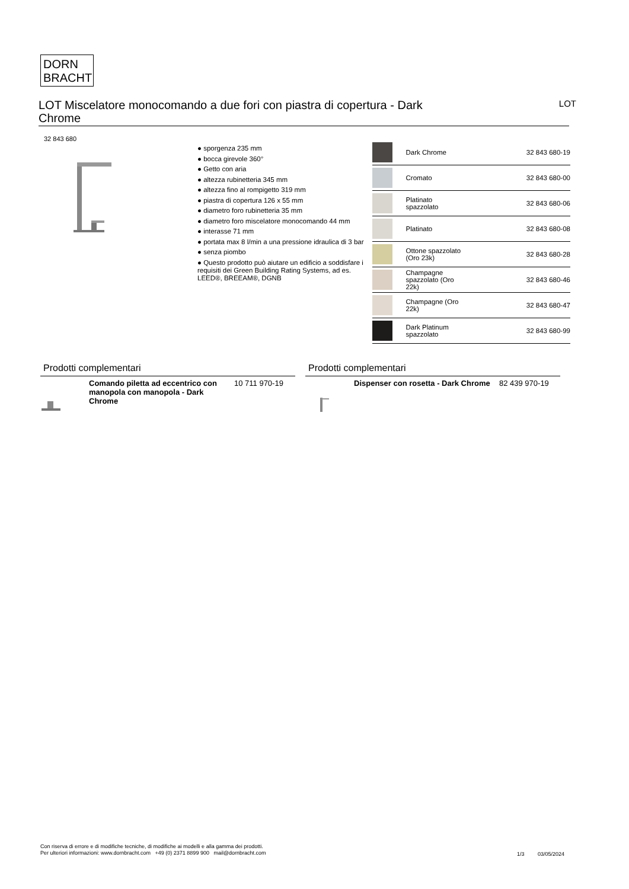DORN
BRACHT
LOT Miscelatore monocomando a due fori con piastra di copertura - Dark Chrome
LOT
32 843 680
● sporgenza 235 mm
● bocca girevole 360°
● Getto con aria
● altezza rubinetteria 345 mm
● altezza fino al rompigetto 319 mm
● piastra di copertura 126 x 55 mm
● diametro foro rubinetteria 35 mm
● diametro foro miscelatore monocomando 44 mm
● interasse 71 mm
● portata max 8 l/min a una pressione idraulica di 3 bar
● senza piombo
● Questo prodotto può aiutare un edificio a soddisfare i requisiti dei Green Building Rating Systems, ad es. LEED®, BREEAM®, DGNB
| | Dark Chrome | 32 843 680-19 |
| | Cromato | 32 843 680-00 |
| | Platinato spazzolato | 32 843 680-06 |
| | Platinato | 32 843 680-08 |
| | Ottone spazzolato (Oro 23k) | 32 843 680-28 |
| | Champagne spazzolato (Oro 22k) | 32 843 680-46 |
| | Champagne (Oro 22k) | 32 843 680-47 |
| | Dark Platinum spazzolato | 32 843 680-99 |
Prodotti complementari
Comando piletta ad eccentrico con manopola con manopola - Dark Chrome
10 711 970-19
Prodotti complementari
Dispenser con rosetta - Dark Chrome
82 439 970-19
Con riserva di errore e di modifiche tecniche, di modifiche ai modelli e alla gamma dei prodotti.
Per ulteriori informazioni: www.dornbracht.com +49 (0) 2371 8899 900 mail@dornbracht.com
1/3 03/05/2024